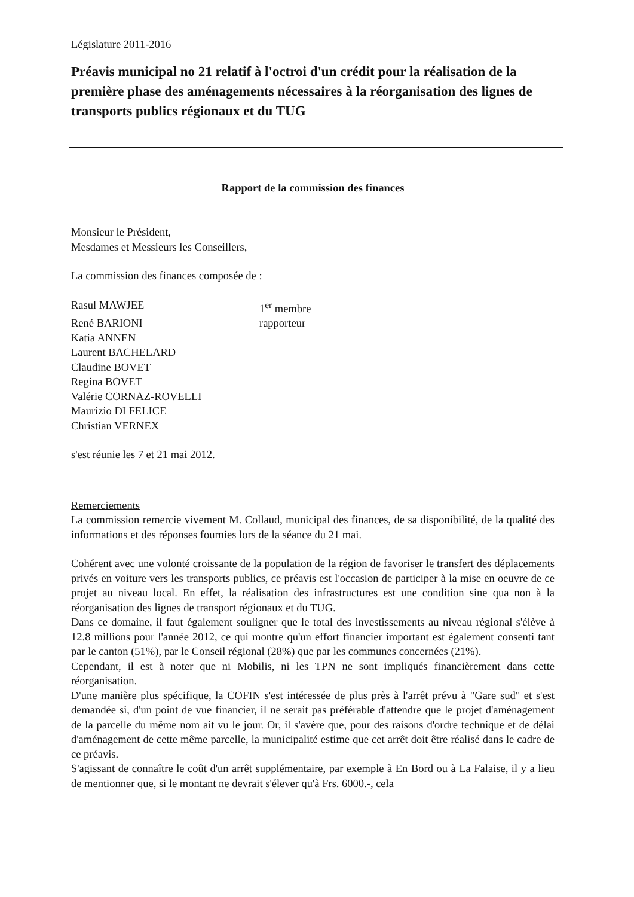Législature 2011-2016
Préavis municipal no 21 relatif à l'octroi d'un crédit pour la réalisation de la première phase des aménagements nécessaires à la réorganisation des lignes de transports publics régionaux et du TUG
Rapport de la commission des finances
Monsieur le Président,
Mesdames et Messieurs les Conseillers,
La commission des finances composée de :
| Rasul MAWJEE | 1<sup>er</sup> membre |
| René BARIONI | rapporteur |
| Katia ANNEN | |
| Laurent BACHELARD | |
| Claudine BOVET | |
| Regina BOVET | |
| Valérie CORNAZ-ROVELLI | |
| Maurizio DI FELICE | |
| Christian VERNEX | |
s'est réunie les 7 et 21 mai 2012.
Remerciements
La commission remercie vivement M. Collaud, municipal des finances, de sa disponibilité, de la qualité des informations et des réponses fournies lors de la séance du 21 mai.
Cohérent avec une volonté croissante de la population de la région de favoriser le transfert des déplacements privés en voiture vers les transports publics, ce préavis est l'occasion de participer à la mise en oeuvre de ce projet au niveau local. En effet, la réalisation des infrastructures est une condition sine qua non à la réorganisation des lignes de transport régionaux et du TUG.
Dans ce domaine, il faut également souligner que le total des investissements au niveau régional s'élève à 12.8 millions pour l'année 2012, ce qui montre qu'un effort financier important est également consenti tant par le canton (51%), par le Conseil régional (28%) que par les communes concernées (21%).
Cependant, il est à noter que ni Mobilis, ni les TPN ne sont impliqués financièrement dans cette réorganisation.
D'une manière plus spécifique, la COFIN s'est intéressée de plus près à l'arrêt prévu à "Gare sud" et s'est demandée si, d'un point de vue financier, il ne serait pas préférable d'attendre que le projet d'aménagement de la parcelle du même nom ait vu le jour. Or, il s'avère que, pour des raisons d'ordre technique et de délai d'aménagement de cette même parcelle, la municipalité estime que cet arrêt doit être réalisé dans le cadre de ce préavis.
S'agissant de connaître le coût d'un arrêt supplémentaire, par exemple à En Bord ou à La Falaise, il y a lieu de mentionner que, si le montant ne devrait s'élever qu'à Frs. 6000.-, cela